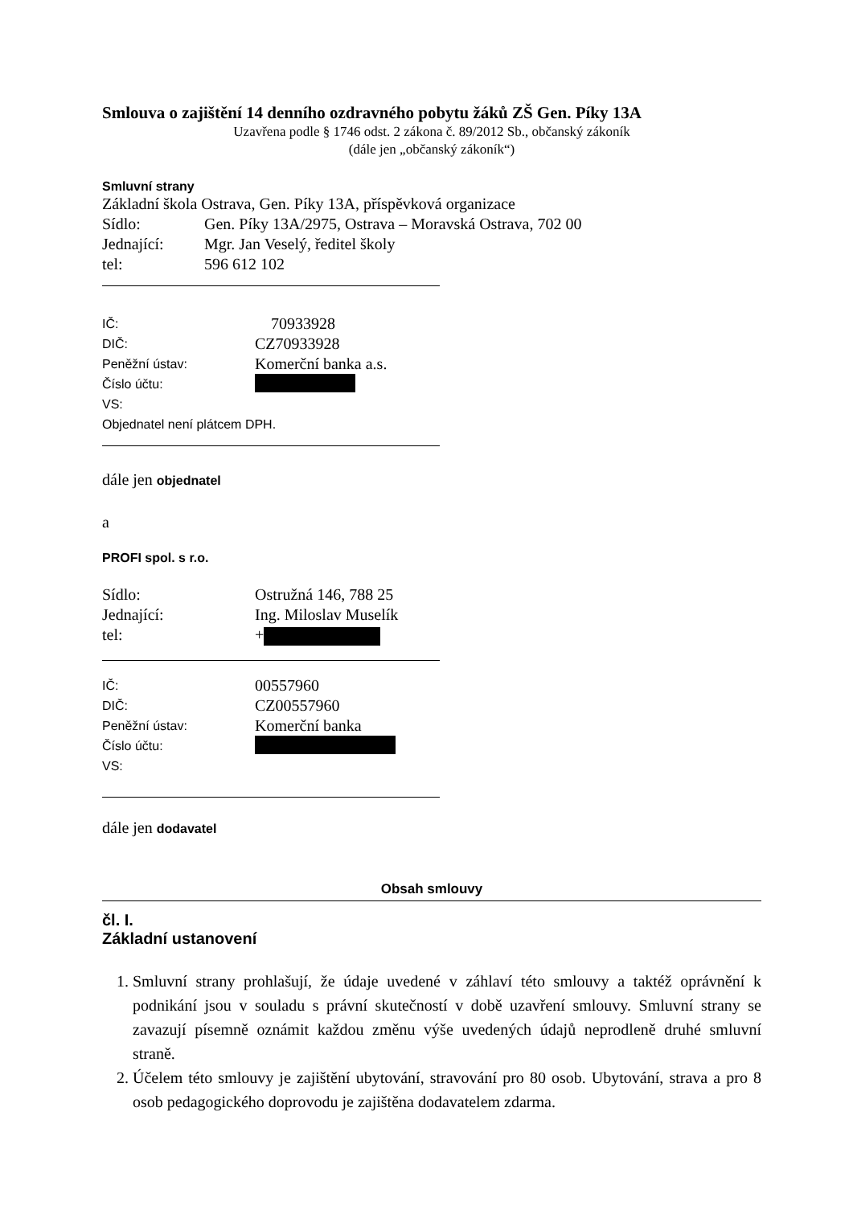Smlouva o zajištění 14 denního ozdravného pobytu žáků ZŠ Gen. Píky 13A
Uzavřena podle § 1746 odst. 2 zákona č. 89/2012 Sb., občanský zákoník
(dále jen „občanský zákoník“)
Smluvní strany
Základní škola Ostrava, Gen. Píky 13A, příspěvková organizace
Sídlo: Gen. Píky 13A/2975, Ostrava – Moravská Ostrava, 702 00
Jednající: Mgr. Jan Veselý, ředitel školy
tel: 596 612 102
IČ: 70933928
DIČ: CZ70933928
Peněžní ústav: Komerční banka a.s.
Číslo účtu:
VS:
Objednatel není plátcem DPH.
dále jen objednatel
a
PROFI spol. s r.o.
Sídlo: Ostružná 146, 788 25
Jednající: Ing. Miloslav Muselík
tel: +
IČ: 00557960
DIČ: CZ00557960
Peněžní ústav: Komerční banka
Číslo účtu:
VS:
dále jen dodavatel
Obsah smlouvy
čl. I.
Základní ustanovení
1. Smluvní strany prohlašují, že údaje uvedené v záhlaví této smlouvy a taktéž oprávnění k podnikání jsou v souladu s právní skutečností v době uzavření smlouvy. Smluvní strany se zavazují písemně oznámit každou změnu výše uvedených údajů neprodleně druhé smluvní straně.
2. Účelem této smlouvy je zajištění ubytování, stravování pro 80 osob. Ubytování, strava a pro 8 osob pedagogického doprovodu je zajištěna dodavatelem zdarma.